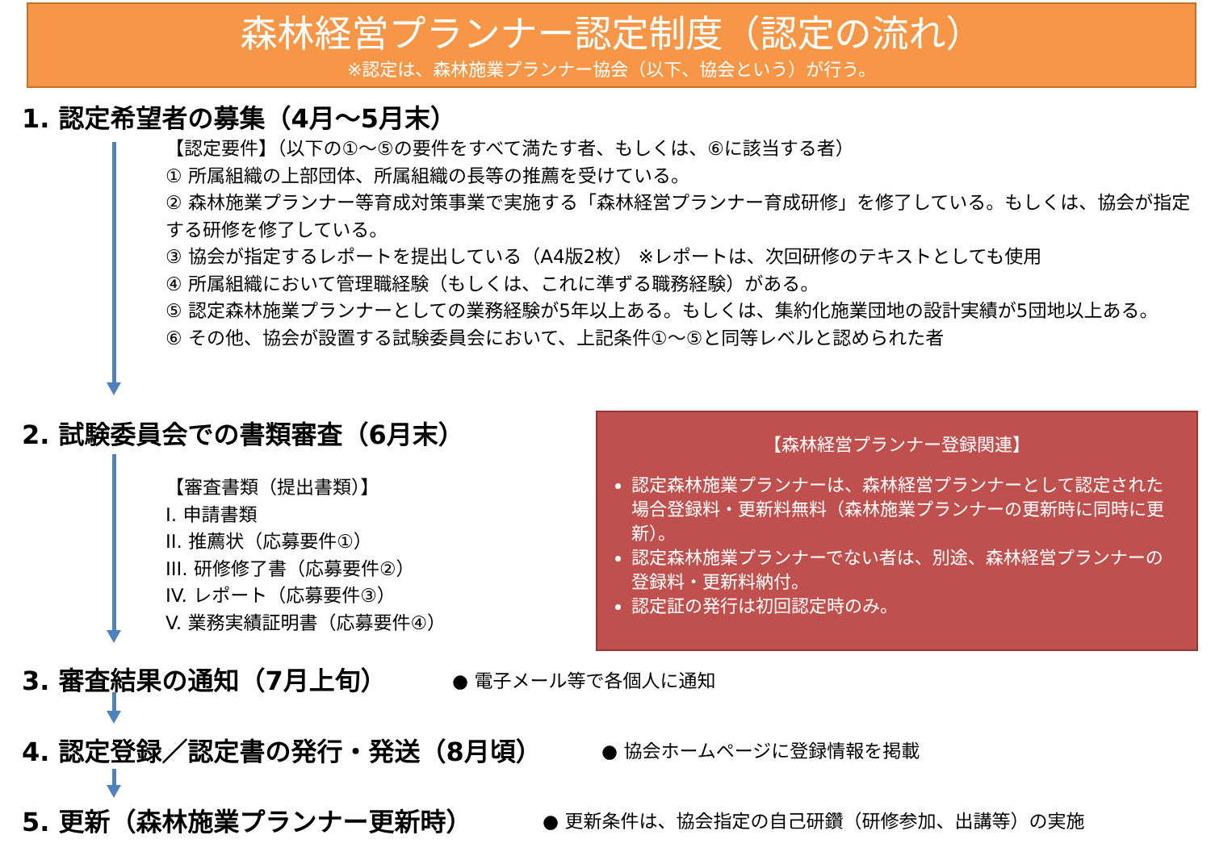森林経営プランナー認定制度（認定の流れ）
※認定は、森林施業プランナー協会（以下、協会という）が行う。
1. 認定希望者の募集（4月～5月末）
【認定要件】（以下の①～⑤の要件をすべて満たす者、もしくは、⑥に該当する者）
① 所属組織の上部団体、所属組織の長等の推薦を受けている。
② 森林施業プランナー等育成対策事業で実施する「森林経営プランナー育成研修」を修了している。もしくは、協会が指定する研修を修了している。
③ 協会が指定するレポートを提出している（A4版2枚） ※レポートは、次回研修のテキストとしても使用
④ 所属組織において管理職経験（もしくは、これに準ずる職務経験）がある。
⑤ 認定森林施業プランナーとしての業務経験が5年以上ある。もしくは、集約化施業団地の設計実績が5団地以上ある。
⑥ その他、協会が設置する試験委員会において、上記条件①～⑤と同等レベルと認められた者
2. 試験委員会での書類審査（6月末）
【審査書類（提出書類）】
I. 申請書類
II. 推薦状（応募要件①）
III. 研修修了書（応募要件②）
IV. レポート（応募要件③）
V. 業務実績証明書（応募要件④）
【森林経営プランナー登録関連】
認定森林施業プランナーは、森林経営プランナーとして認定された場合登録料・更新料無料（森林施業プランナーの更新時に同時に更新）。
認定森林施業プランナーでない者は、別途、森林経営プランナーの登録料・更新料納付。
認定証の発行は初回認定時のみ。
3. 審査結果の通知（7月上旬） ● 電子メール等で各個人に通知
4. 認定登録／認定書の発行・発送（8月頃）
● 協会ホームページに登録情報を掲載
5. 更新（森林施業プランナー更新時）
● 更新条件は、協会指定の自己研鑽（研修参加、出講等）の実施